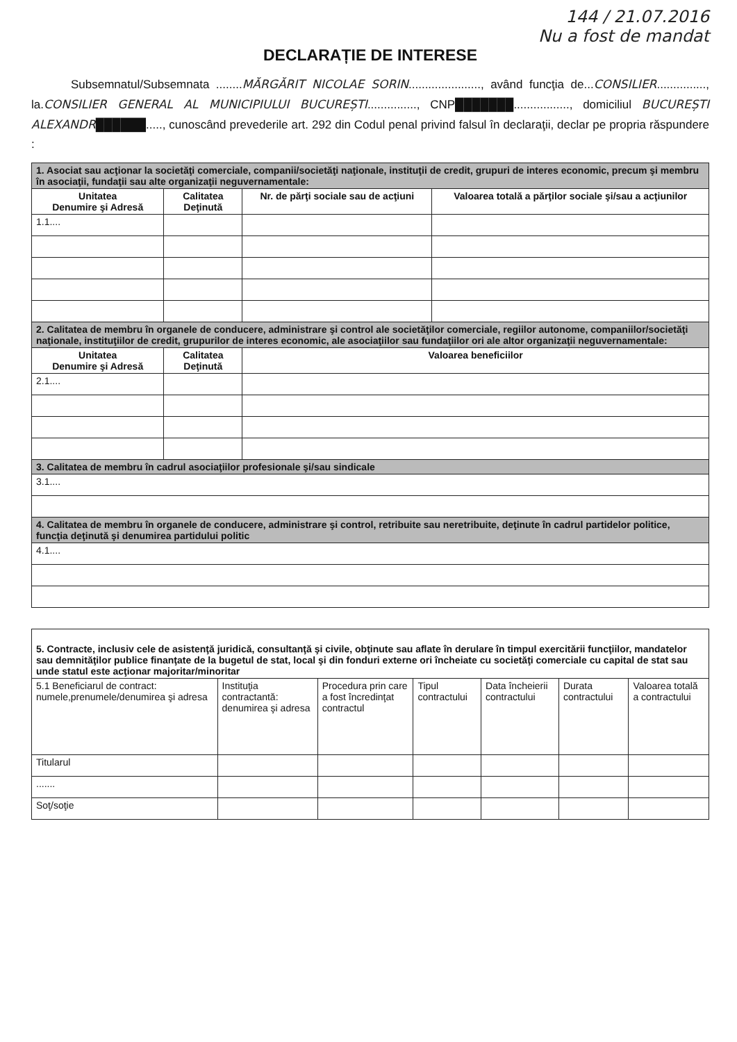144 / 21.07.2016
Nu a fost de mandat
DECLARAȚIE DE INTERESE
Subsemnatul/Subsemnata ........MĂRGĂRIT NICOLAE SORIN......................, având funcţia de...CONSILIER..............., la.CONSILIER GENERAL AL MUNICIPIULUI BUCUREȘTI..............., CNP███████................., domiciliul BUCUREȘTI ALEXANDR██████....., cunoscând prevederile art. 292 din Codul penal privind falsul în declaraţii, declar pe propria răspundere :
| 1. Asociat sau acţionar la societăţi comerciale, companii/societăţi naţionale, instituţii de credit, grupuri de interes economic, precum şi membru în asociaţii, fundaţii sau alte organizaţii neguvernamentale: | | | |
| Unitatea Denumire şi Adresă | Calitatea Deţinută | Nr. de părţi sociale sau de acţiuni | Valoarea totală a părţilor sociale şi/sau a acţiunilor |
| 1.1.... | | | |
| 2. Calitatea de membru în organele de conducere, administrare şi control ale societăţilor comerciale, regiilor autonome, companiilor/societăţi naţionale, instituţiilor de credit, grupurilor de interes economic, ale asociaţiilor sau fundaţiilor ori ale altor organizaţii neguvernamentale: | | | |
| Unitatea Denumire şi Adresă | Calitatea Deţinută | Valoarea beneficiilor | |
| 2.1.... | | | |
| 3. Calitatea de membru în cadrul asociaţiilor profesionale şi/sau sindicale | | | |
| 3.1.... | | | |
| 4. Calitatea de membru în organele de conducere, administrare şi control, retribuite sau neretribuite, deţinute în cadrul partidelor politice, funcţia deţinută şi denumirea partidului politic | | | |
| 4.1.... | | | |
| 5. Contracte, inclusiv cele de asistenţă juridică, consultanţă şi civile, obţinute sau aflate în derulare în timpul exercitării funcţiilor, mandatelor sau demnităţilor publice finanţate de la bugetul de stat, local şi din fonduri externe ori încheiate cu societăţi comerciale cu capital de stat sau unde statul este acţionar majoritar/minoritar | | | | | | |
| 5.1 Beneficiarul de contract: numele,prenumele/denumirea şi adresa | Instituţia contractantă: denumirea şi adresa | Procedura prin care a fost încredinţat contractul | Tipul contractului | Data încheierii contractului | Durata contractului | Valoarea totală a contractului |
| Titularul | | | | | | |
| ....... | | | | | | |
| Soţ/soţie | | | | | | |